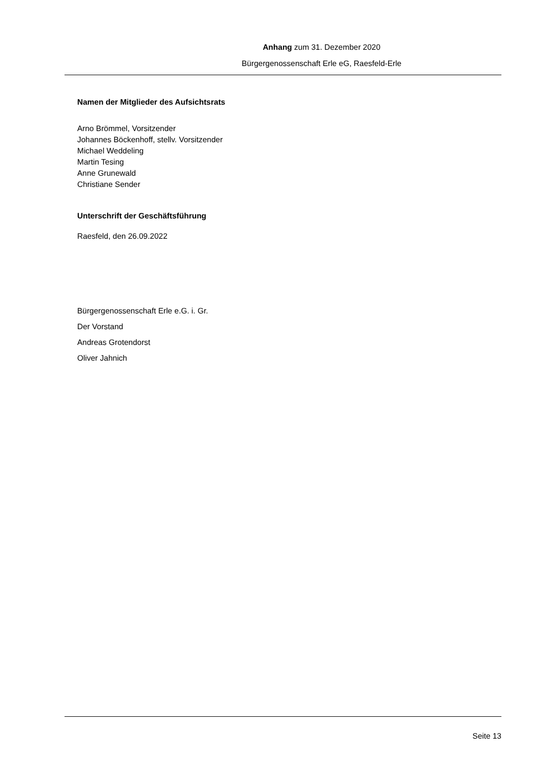Anhang zum 31. Dezember 2020
Bürgergenossenschaft Erle eG, Raesfeld-Erle
Namen der Mitglieder des Aufsichtsrats
Arno Brömmel, Vorsitzender
Johannes Böckenhoff, stellv. Vorsitzender
Michael Weddeling
Martin Tesing
Anne Grunewald
Christiane Sender
Unterschrift der Geschäftsführung
Raesfeld, den 26.09.2022
Bürgergenossenschaft Erle e.G. i. Gr.
Der Vorstand
Andreas Grotendorst
Oliver Jahnich
Seite 13